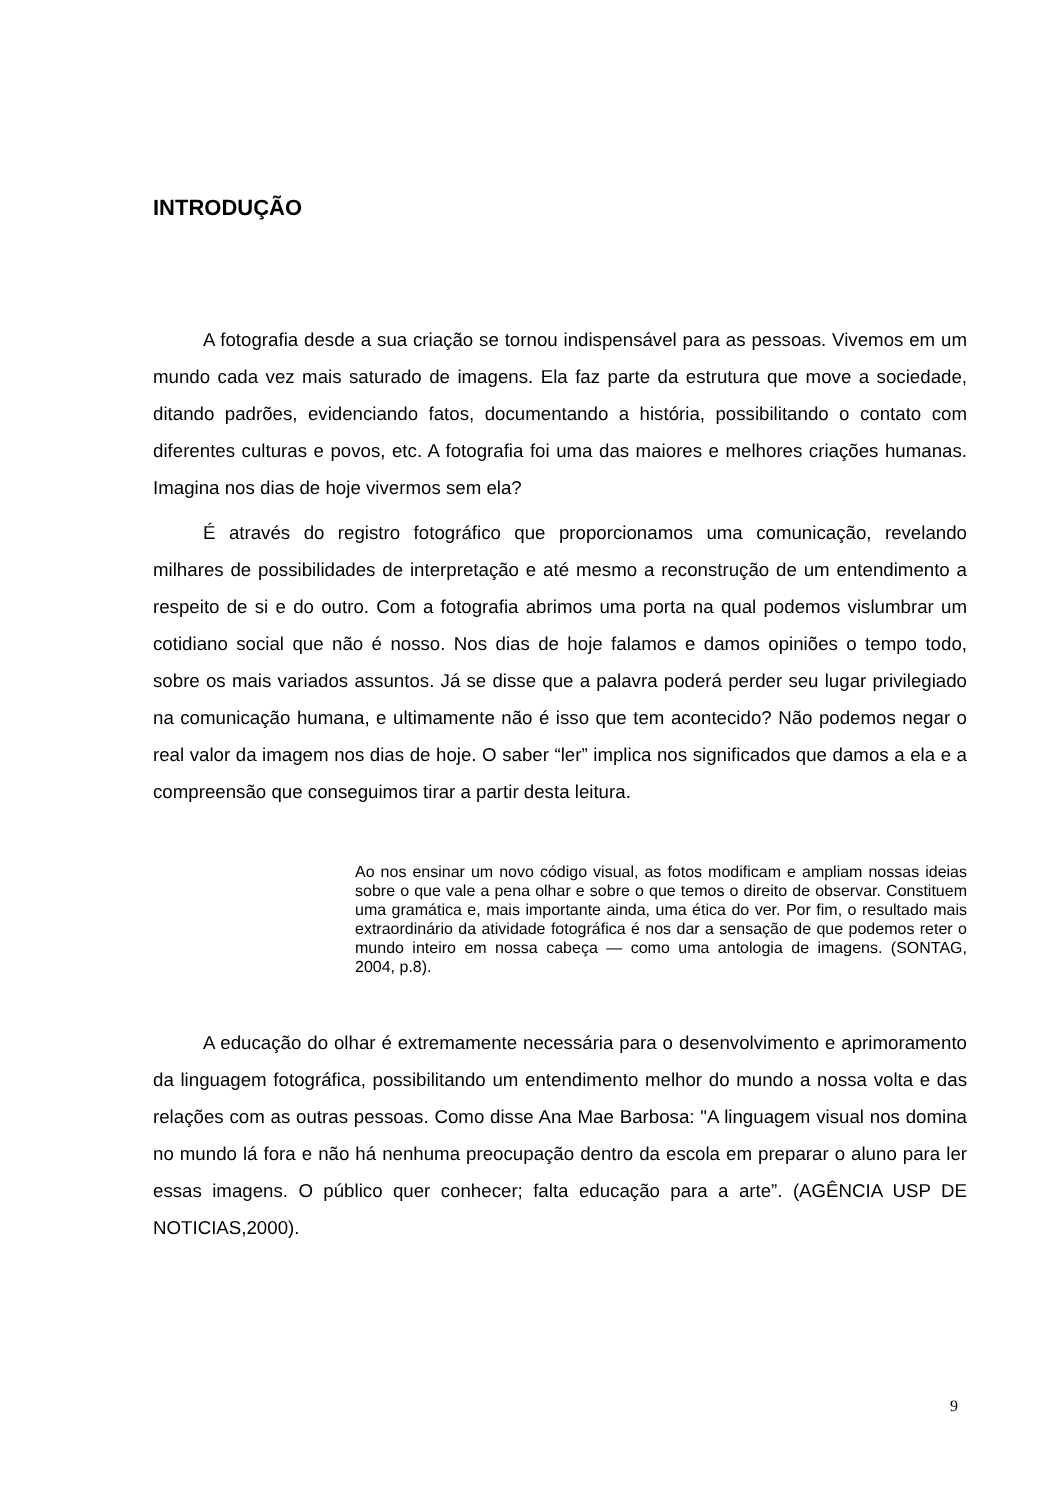INTRODUÇÃO
A fotografia desde a sua criação se tornou indispensável para as pessoas. Vivemos em um mundo cada vez mais saturado de imagens. Ela faz parte da estrutura que move a sociedade, ditando padrões, evidenciando fatos, documentando a história, possibilitando o contato com diferentes culturas e povos, etc. A fotografia foi uma das maiores e melhores criações humanas. Imagina nos dias de hoje vivermos sem ela?
É através do registro fotográfico que proporcionamos uma comunicação, revelando milhares de possibilidades de interpretação e até mesmo a reconstrução de um entendimento a respeito de si e do outro. Com a fotografia abrimos uma porta na qual podemos vislumbrar um cotidiano social que não é nosso. Nos dias de hoje falamos e damos opiniões o tempo todo, sobre os mais variados assuntos. Já se disse que a palavra poderá perder seu lugar privilegiado na comunicação humana, e ultimamente não é isso que tem acontecido? Não podemos negar o real valor da imagem nos dias de hoje. O saber “ler” implica nos significados que damos a ela e a compreensão que conseguimos tirar a partir desta leitura.
Ao nos ensinar um novo código visual, as fotos modificam e ampliam nossas ideias sobre o que vale a pena olhar e sobre o que temos o direito de observar. Constituem uma gramática e, mais importante ainda, uma ética do ver. Por fim, o resultado mais extraordinário da atividade fotográfica é nos dar a sensação de que podemos reter o mundo inteiro em nossa cabeça — como uma antologia de imagens. (SONTAG, 2004, p.8).
A educação do olhar é extremamente necessária para o desenvolvimento e aprimoramento da linguagem fotográfica, possibilitando um entendimento melhor do mundo a nossa volta e das relações com as outras pessoas. Como disse Ana Mae Barbosa: "A linguagem visual nos domina no mundo lá fora e não há nenhuma preocupação dentro da escola em preparar o aluno para ler essas imagens. O público quer conhecer; falta educação para a arte”. (AGÊNCIA USP DE NOTICIAS,2000).
9